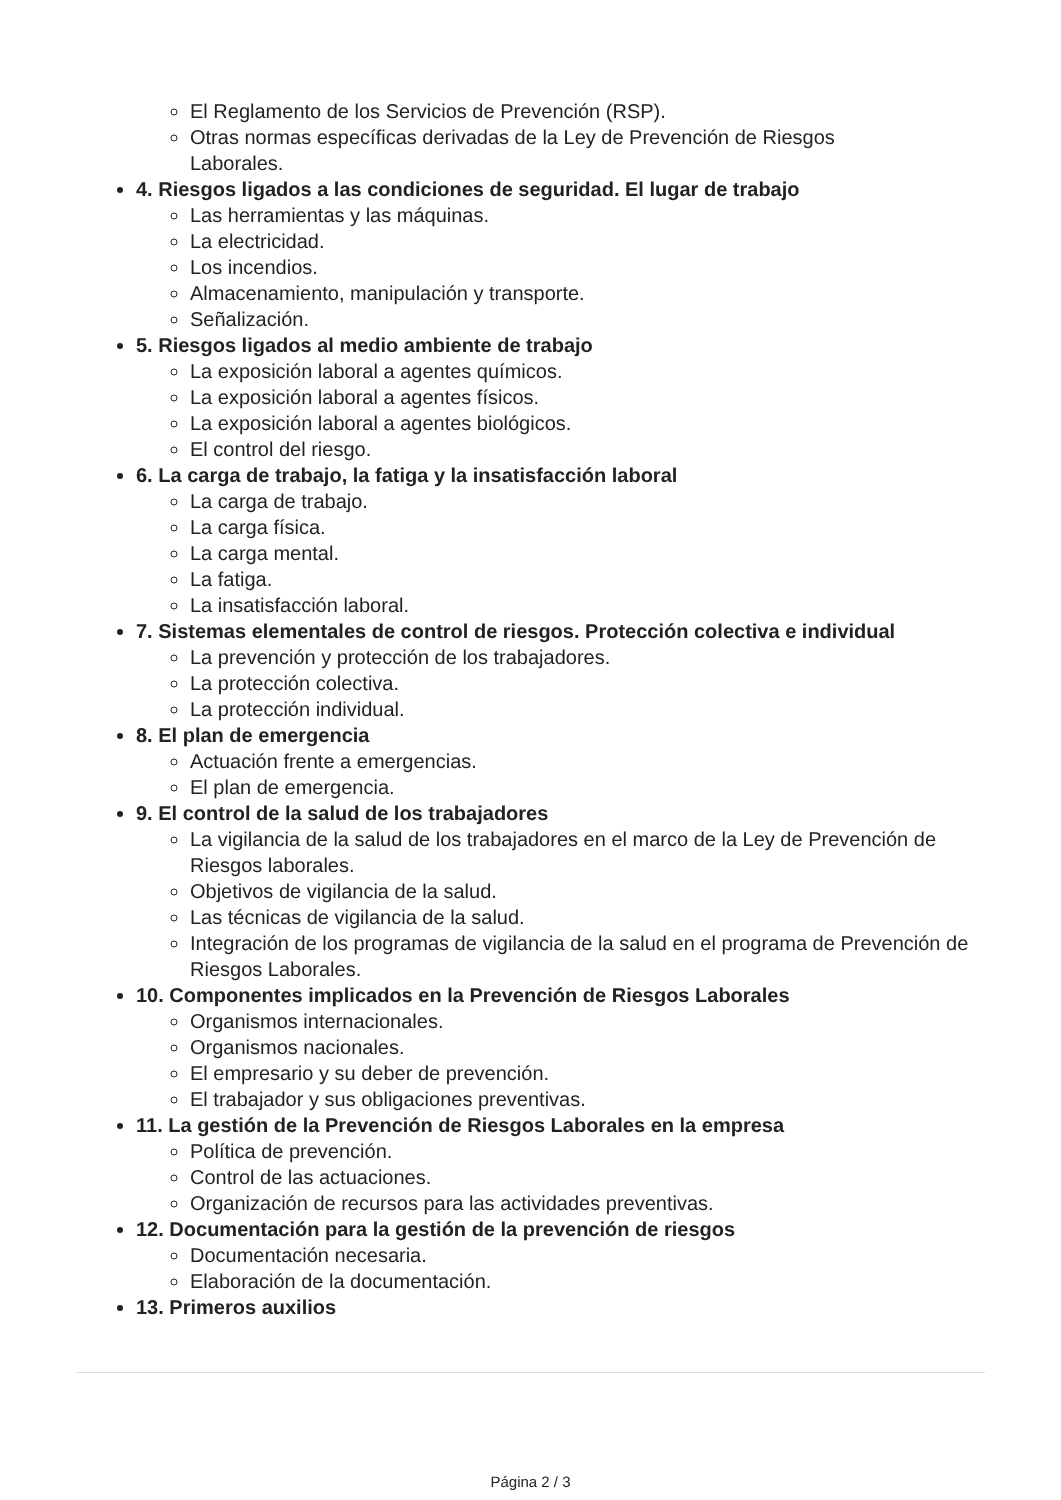El Reglamento de los Servicios de Prevención (RSP).
Otras normas específicas derivadas de la Ley de Prevención de Riesgos Laborales.
4. Riesgos ligados a las condiciones de seguridad. El lugar de trabajo
Las herramientas y las máquinas.
La electricidad.
Los incendios.
Almacenamiento, manipulación y transporte.
Señalización.
5. Riesgos ligados al medio ambiente de trabajo
La exposición laboral a agentes químicos.
La exposición laboral a agentes físicos.
La exposición laboral a agentes biológicos.
El control del riesgo.
6. La carga de trabajo, la fatiga y la insatisfacción laboral
La carga de trabajo.
La carga física.
La carga mental.
La fatiga.
La insatisfacción laboral.
7. Sistemas elementales de control de riesgos. Protección colectiva e individual
La prevención y protección de los trabajadores.
La protección colectiva.
La protección individual.
8. El plan de emergencia
Actuación frente a emergencias.
El plan de emergencia.
9. El control de la salud de los trabajadores
La vigilancia de la salud de los trabajadores en el marco de la Ley de Prevención de Riesgos laborales.
Objetivos de vigilancia de la salud.
Las técnicas de vigilancia de la salud.
Integración de los programas de vigilancia de la salud en el programa de Prevención de Riesgos Laborales.
10. Componentes implicados en la Prevención de Riesgos Laborales
Organismos internacionales.
Organismos nacionales.
El empresario y su deber de prevención.
El trabajador y sus obligaciones preventivas.
11. La gestión de la Prevención de Riesgos Laborales en la empresa
Política de prevención.
Control de las actuaciones.
Organización de recursos para las actividades preventivas.
12. Documentación para la gestión de la prevención de riesgos
Documentación necesaria.
Elaboración de la documentación.
13. Primeros auxilios
Página 2 / 3